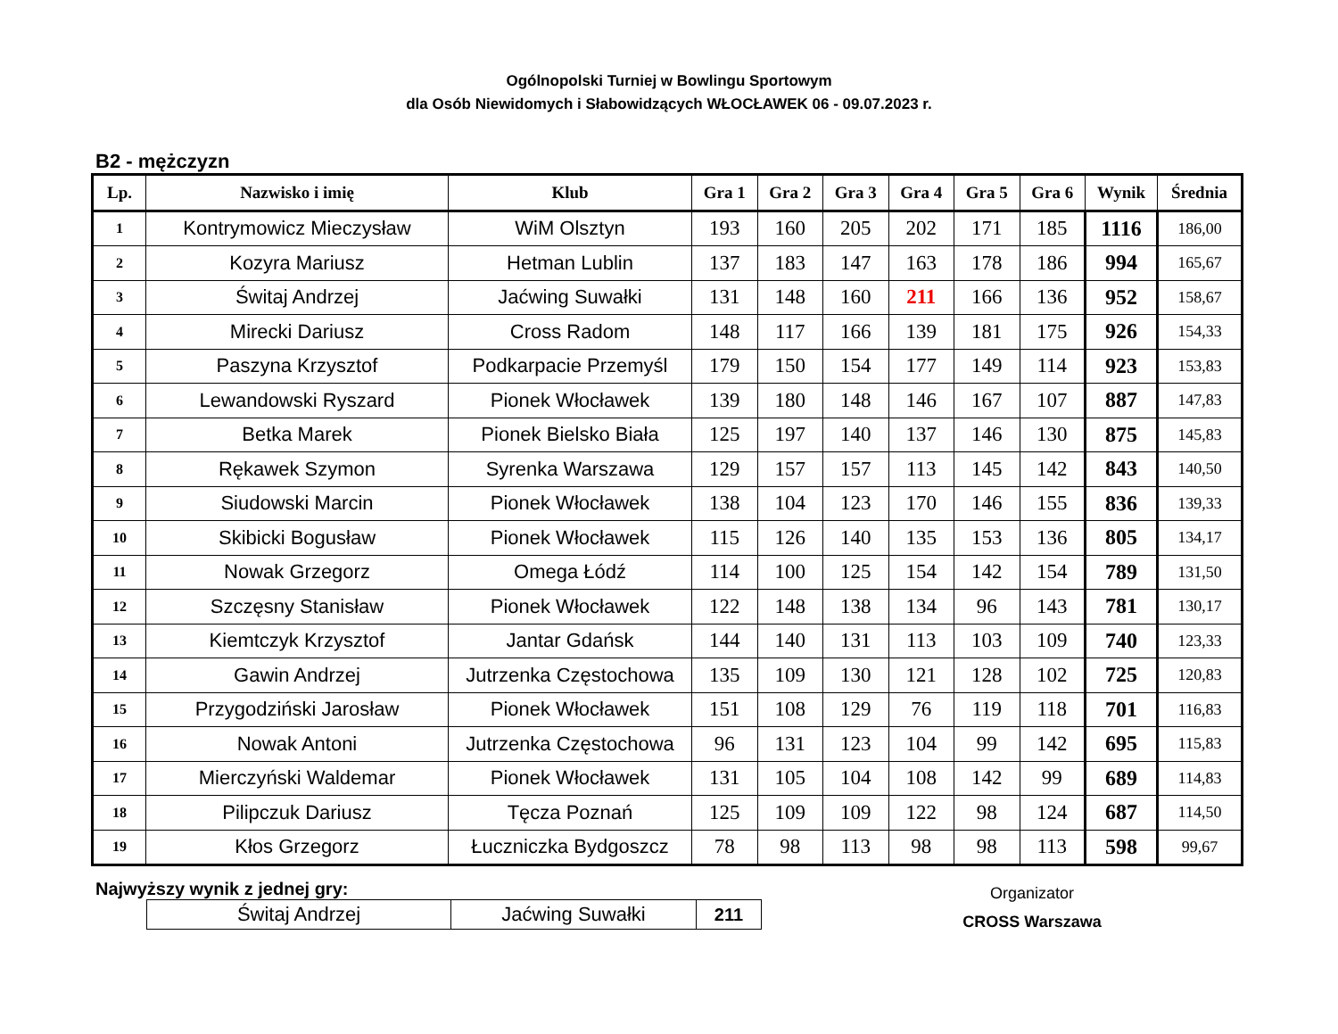Ogólnopolski Turniej w Bowlingu Sportowym
dla Osób Niewidomych i Słabowidzących WŁOCŁAWEK 06 - 09.07.2023 r.
B2 - mężczyzn
| Lp. | Nazwisko i imię | Klub | Gra 1 | Gra 2 | Gra 3 | Gra 4 | Gra 5 | Gra 6 | Wynik | Średnia |
| --- | --- | --- | --- | --- | --- | --- | --- | --- | --- | --- |
| 1 | Kontrymowicz Mieczysław | WiM Olsztyn | 193 | 160 | 205 | 202 | 171 | 185 | 1116 | 186,00 |
| 2 | Kozyra Mariusz | Hetman Lublin | 137 | 183 | 147 | 163 | 178 | 186 | 994 | 165,67 |
| 3 | Świtaj Andrzej | Jaćwing Suwałki | 131 | 148 | 160 | 211 | 166 | 136 | 952 | 158,67 |
| 4 | Mirecki Dariusz | Cross Radom | 148 | 117 | 166 | 139 | 181 | 175 | 926 | 154,33 |
| 5 | Paszyna Krzysztof | Podkarpacie Przemyśl | 179 | 150 | 154 | 177 | 149 | 114 | 923 | 153,83 |
| 6 | Lewandowski Ryszard | Pionek Włocławek | 139 | 180 | 148 | 146 | 167 | 107 | 887 | 147,83 |
| 7 | Betka Marek | Pionek Bielsko Biała | 125 | 197 | 140 | 137 | 146 | 130 | 875 | 145,83 |
| 8 | Rękawek Szymon | Syrenka Warszawa | 129 | 157 | 157 | 113 | 145 | 142 | 843 | 140,50 |
| 9 | Siudowski Marcin | Pionek Włocławek | 138 | 104 | 123 | 170 | 146 | 155 | 836 | 139,33 |
| 10 | Skibicki Bogusław | Pionek Włocławek | 115 | 126 | 140 | 135 | 153 | 136 | 805 | 134,17 |
| 11 | Nowak Grzegorz | Omega Łódź | 114 | 100 | 125 | 154 | 142 | 154 | 789 | 131,50 |
| 12 | Szczęsny Stanisław | Pionek Włocławek | 122 | 148 | 138 | 134 | 96 | 143 | 781 | 130,17 |
| 13 | Kiemtczyk Krzysztof | Jantar Gdańsk | 144 | 140 | 131 | 113 | 103 | 109 | 740 | 123,33 |
| 14 | Gawin Andrzej | Jutrzenka Częstochowa | 135 | 109 | 130 | 121 | 128 | 102 | 725 | 120,83 |
| 15 | Przygodziński Jarosław | Pionek Włocławek | 151 | 108 | 129 | 76 | 119 | 118 | 701 | 116,83 |
| 16 | Nowak Antoni | Jutrzenka Częstochowa | 96 | 131 | 123 | 104 | 99 | 142 | 695 | 115,83 |
| 17 | Mierczyński Waldemar | Pionek Włocławek | 131 | 105 | 104 | 108 | 142 | 99 | 689 | 114,83 |
| 18 | Pilipczuk Dariusz | Tęcza Poznań | 125 | 109 | 109 | 122 | 98 | 124 | 687 | 114,50 |
| 19 | Kłos Grzegorz | Łuczniczka Bydgoszcz | 78 | 98 | 113 | 98 | 98 | 113 | 598 | 99,67 |
Najwyższy wynik z jednej gry:
| Świtaj Andrzej | Jaćwing Suwałki | 211 |
Organizator
CROSS Warszawa